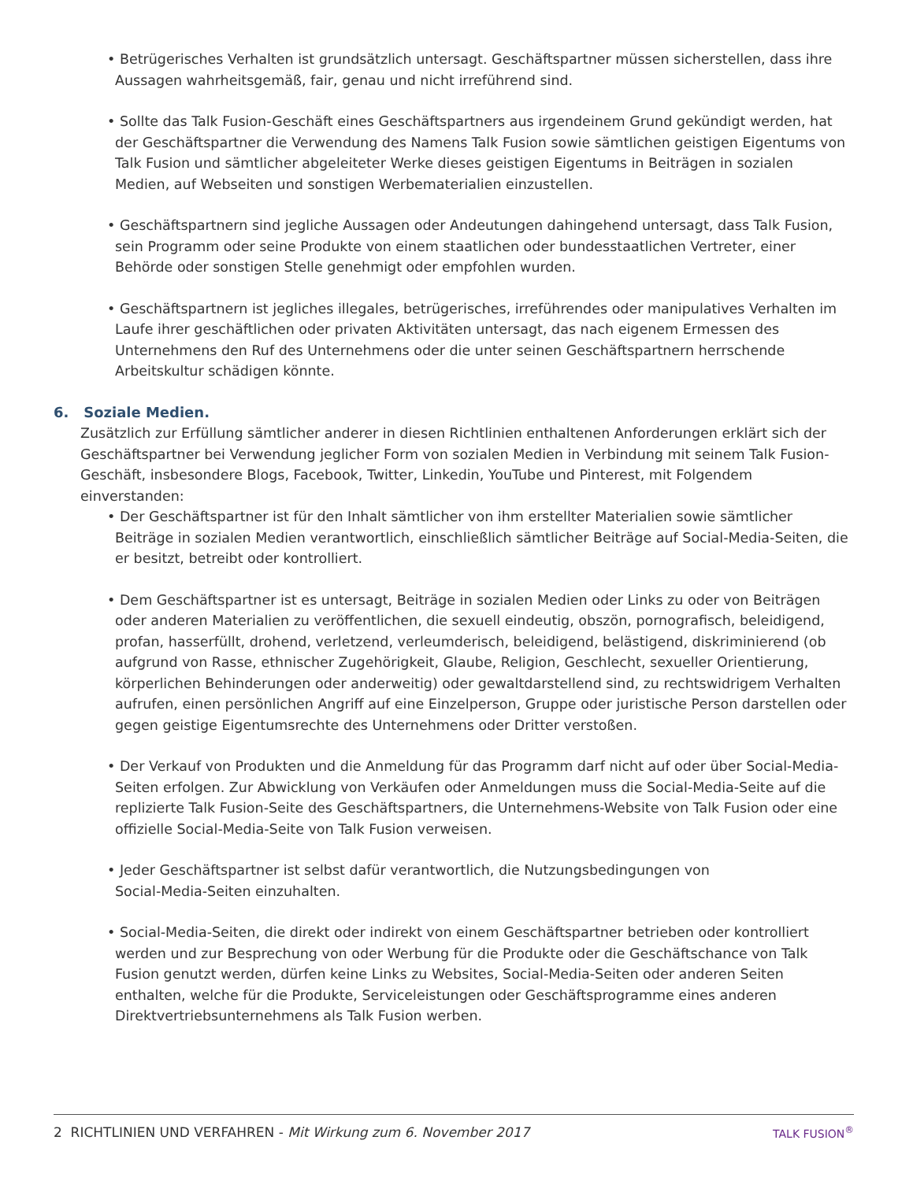• Betrügerisches Verhalten ist grundsätzlich untersagt. Geschäftspartner müssen sicherstellen, dass ihre Aussagen wahrheitsgemäß, fair, genau und nicht irreführend sind.
• Sollte das Talk Fusion-Geschäft eines Geschäftspartners aus irgendeinem Grund gekündigt werden, hat der Geschäftspartner die Verwendung des Namens Talk Fusion sowie sämtlichen geistigen Eigentums von Talk Fusion und sämtlicher abgeleiteter Werke dieses geistigen Eigentums in Beiträgen in sozialen Medien, auf Webseiten und sonstigen Werbematerialien einzustellen.
• Geschäftspartnern sind jegliche Aussagen oder Andeutungen dahingehend untersagt, dass Talk Fusion, sein Programm oder seine Produkte von einem staatlichen oder bundesstaatlichen Vertreter, einer Behörde oder sonstigen Stelle genehmigt oder empfohlen wurden.
• Geschäftspartnern ist jegliches illegales, betrügerisches, irreführendes oder manipulatives Verhalten im Laufe ihrer geschäftlichen oder privaten Aktivitäten untersagt, das nach eigenem Ermessen des Unternehmens den Ruf des Unternehmens oder die unter seinen Geschäftspartnern herrschende Arbeitskultur schädigen könnte.
6. Soziale Medien.
Zusätzlich zur Erfüllung sämtlicher anderer in diesen Richtlinien enthaltenen Anforderungen erklärt sich der Geschäftspartner bei Verwendung jeglicher Form von sozialen Medien in Verbindung mit seinem Talk Fusion-Geschäft, insbesondere Blogs, Facebook, Twitter, Linkedin, YouTube und Pinterest, mit Folgendem einverstanden:
• Der Geschäftspartner ist für den Inhalt sämtlicher von ihm erstellter Materialien sowie sämtlicher Beiträge in sozialen Medien verantwortlich, einschließlich sämtlicher Beiträge auf Social-Media-Seiten, die er besitzt, betreibt oder kontrolliert.
• Dem Geschäftspartner ist es untersagt, Beiträge in sozialen Medien oder Links zu oder von Beiträgen oder anderen Materialien zu veröffentlichen, die sexuell eindeutig, obszön, pornografisch, beleidigend, profan, hasserfüllt, drohend, verletzend, verleumderisch, beleidigend, belästigend, diskriminierend (ob aufgrund von Rasse, ethnischer Zugehörigkeit, Glaube, Religion, Geschlecht, sexueller Orientierung, körperlichen Behinderungen oder anderweitig) oder gewaltdarstellend sind, zu rechtswidrigem Verhalten aufrufen, einen persönlichen Angriff auf eine Einzelperson, Gruppe oder juristische Person darstellen oder gegen geistige Eigentumsrechte des Unternehmens oder Dritter verstoßen.
• Der Verkauf von Produkten und die Anmeldung für das Programm darf nicht auf oder über Social-Media-Seiten erfolgen. Zur Abwicklung von Verkäufen oder Anmeldungen muss die Social-Media-Seite auf die replizierte Talk Fusion-Seite des Geschäftspartners, die Unternehmens-Website von Talk Fusion oder eine offizielle Social-Media-Seite von Talk Fusion verweisen.
• Jeder Geschäftspartner ist selbst dafür verantwortlich, die Nutzungsbedingungen von
Social-Media-Seiten einzuhalten.
• Social-Media-Seiten, die direkt oder indirekt von einem Geschäftspartner betrieben oder kontrolliert werden und zur Besprechung von oder Werbung für die Produkte oder die Geschäftschance von Talk Fusion genutzt werden, dürfen keine Links zu Websites, Social-Media-Seiten oder anderen Seiten enthalten, welche für die Produkte, Serviceleistungen oder Geschäftsprogramme eines anderen Direktvertriebsunternehmens als Talk Fusion werben.
2 RICHTLINIEN UND VERFAHREN - Mit Wirkung zum 6. November 2017 TALK FUSION<sup>®</sup>